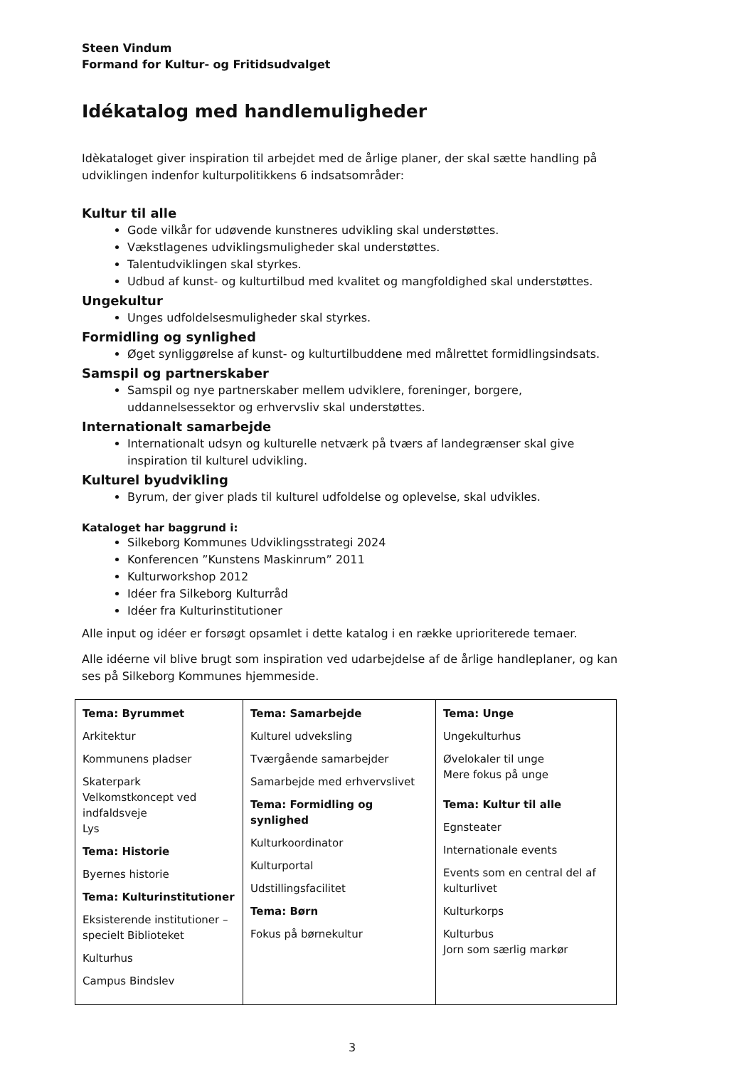Steen Vindum
Formand for Kultur- og Fritidsudvalget
Idékatalog med handlemuligheder
Idèkataloget giver inspiration til arbejdet med de årlige planer, der skal sætte handling på udviklingen indenfor kulturpolitikkens 6 indsatsområder:
Kultur til alle
Gode vilkår for udøvende kunstneres udvikling skal understøttes.
Vækstlagenes udviklingsmuligheder skal understøttes.
Talentudviklingen skal styrkes.
Udbud af kunst- og kulturtilbud med kvalitet og mangfoldighed skal understøttes.
Ungekultur
Unges udfoldelsesmuligheder skal styrkes.
Formidling og synlighed
Øget synliggørelse af kunst- og kulturtilbuddene med målrettet formidlingsindsats.
Samspil og partnerskaber
Samspil og nye partnerskaber mellem udviklere, foreninger, borgere, uddannelsessektor og erhvervsliv skal understøttes.
Internationalt samarbejde
Internationalt udsyn og kulturelle netværk på tværs af landegrænser skal give inspiration til kulturel udvikling.
Kulturel byudvikling
Byrum, der giver plads til kulturel udfoldelse og oplevelse, skal udvikles.
Kataloget har baggrund i:
Silkeborg Kommunes Udviklingsstrategi 2024
Konferencen ”Kunstens Maskinrum” 2011
Kulturworkshop 2012
Idéer fra Silkeborg Kulturråd
Idéer fra Kulturinstitutioner
Alle input og idéer er forsøgt opsamlet i dette katalog i en række uprioriterede temaer.
Alle idéerne vil blive brugt som inspiration ved udarbejdelse af de årlige handleplaner, og kan ses på Silkeborg Kommunes hjemmeside.
| Tema: Byrummet Arkitektur Kommunens pladser Skaterpark Velkomstkoncept ved indfaldsveje Lys Tema: Historie Byernes historie Tema: Kulturinstitutioner Eksisterende institutioner – specielt Biblioteket Kulturhus Campus Bindslev | Tema: Samarbejde Kulturel udveksling Tværgående samarbejder Samarbejde med erhvervslivet Tema: Formidling og synlighed Kulturkoordinator Kulturportal Udstillingsfacilitet Tema: Børn Fokus på børnekultur | Tema: Unge Ungekulturhus Øvelokaler til unge Mere fokus på unge Tema: Kultur til alle Egnsteater Internationale events Events som en central del af kulturlivet Kulturkorps Kulturbus Jorn som særlig markør |
3